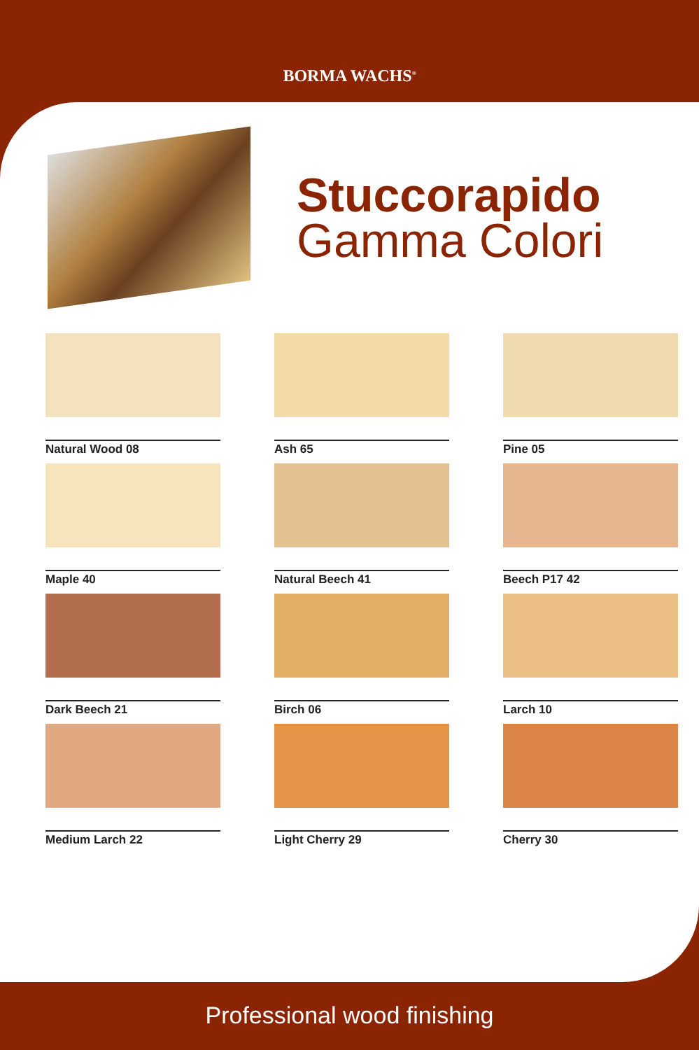BORMA WACHS<sup>®</sup>
Stuccorapido
Gamma Colori
Natural Wood 08
Ash 65
Pine 05
Maple 40
Natural Beech 41
Beech P17 42
Dark Beech 21
Birch 06
Larch 10
Medium Larch 22
Light Cherry 29
Cherry 30
Professional wood finishing